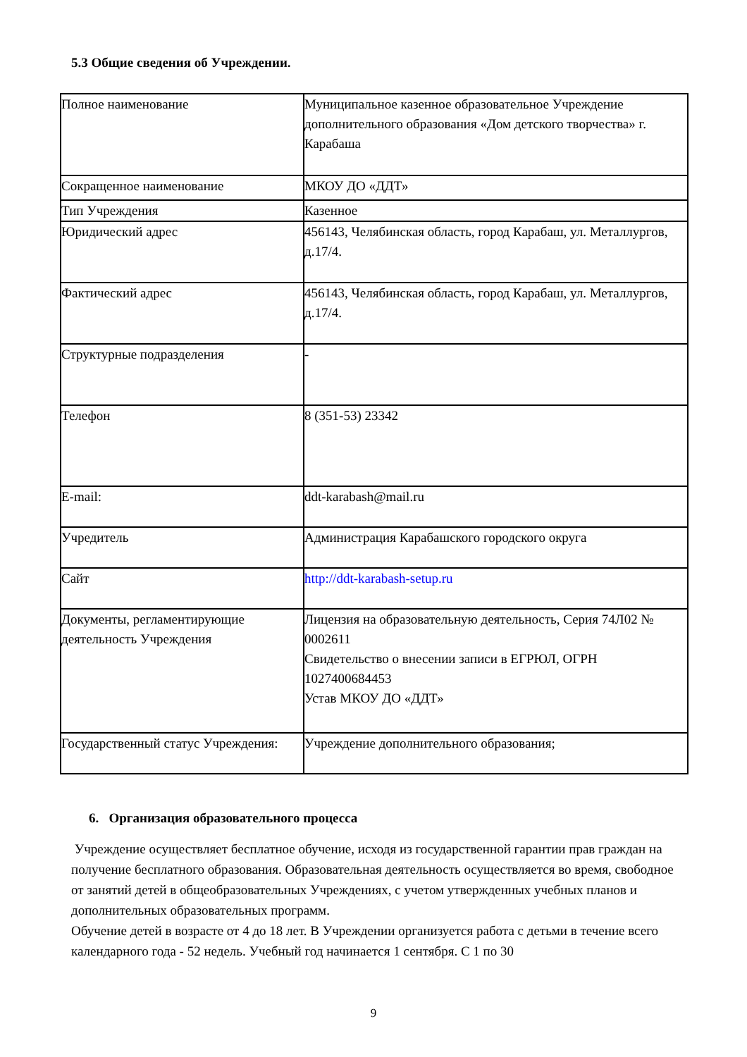5.3 Общие сведения об Учреждении.
| Полное наименование | Муниципальное казенное образовательное Учреждение дополнительного образования «Дом детского творчества» г. Карабаша |
| Сокращенное наименование | МКОУ ДО «ДДТ» |
| Тип Учреждения | Казенное |
| Юридический адрес | 456143, Челябинская область, город Карабаш, ул. Металлургов, д.17/4. |
| Фактический адрес | 456143, Челябинская область, город Карабаш, ул. Металлургов, д.17/4. |
| Структурные подразделения | - |
| Телефон | 8 (351-53) 23342 |
| E-mail: | ddt-karabash@mail.ru |
| Учредитель | Администрация Карабашского городского округа |
| Сайт | http://ddt-karabash-setup.ru |
| Документы, регламентирующие деятельность Учреждения | Лицензия на образовательную деятельность, Серия 74Л02 № 0002611 Свидетельство о внесении записи в ЕГРЮЛ, ОГРН 1027400684453 Устав МКОУ ДО «ДДТ» |
| Государственный статус Учреждения: | Учреждение дополнительного образования; |
6. Организация образовательного процесса
Учреждение осуществляет бесплатное обучение, исходя из государственной гарантии прав граждан на получение бесплатного образования. Образовательная деятельность осуществляется во время, свободное от занятий детей в общеобразовательных Учреждениях, с учетом утвержденных учебных планов и дополнительных образовательных программ.
Обучение детей в возрасте от 4 до 18 лет. В Учреждении организуется работа с детьми в течение всего календарного года - 52 недель. Учебный год начинается 1 сентября. С 1 по 30
9